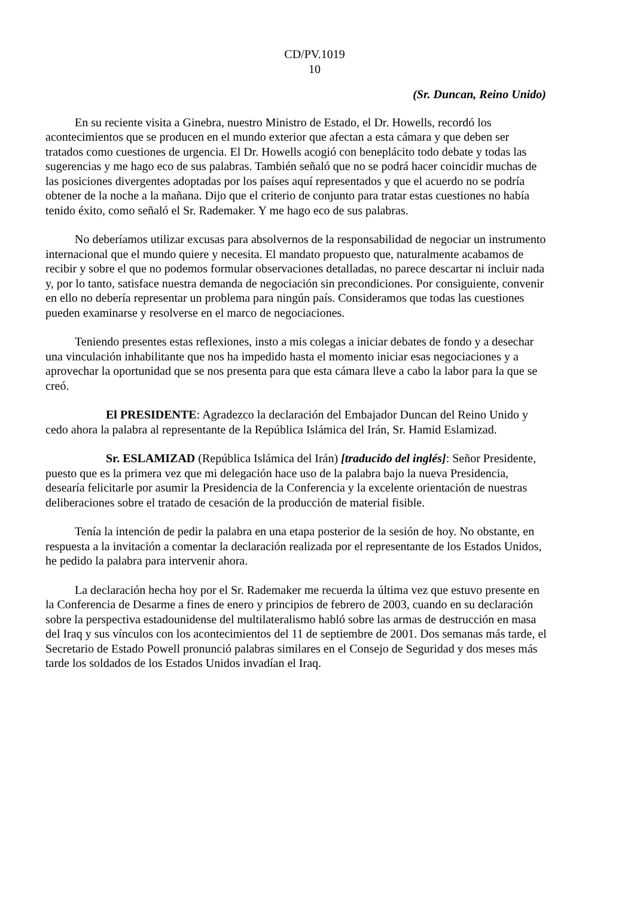CD/PV.1019
10
(Sr. Duncan, Reino Unido)
En su reciente visita a Ginebra, nuestro Ministro de Estado, el Dr. Howells, recordó los acontecimientos que se producen en el mundo exterior que afectan a esta cámara y que deben ser tratados como cuestiones de urgencia. El Dr. Howells acogió con beneplácito todo debate y todas las sugerencias y me hago eco de sus palabras. También señaló que no se podrá hacer coincidir muchas de las posiciones divergentes adoptadas por los países aquí representados y que el acuerdo no se podría obtener de la noche a la mañana. Dijo que el criterio de conjunto para tratar estas cuestiones no había tenido éxito, como señaló el Sr. Rademaker. Y me hago eco de sus palabras.
No deberíamos utilizar excusas para absolvernos de la responsabilidad de negociar un instrumento internacional que el mundo quiere y necesita. El mandato propuesto que, naturalmente acabamos de recibir y sobre el que no podemos formular observaciones detalladas, no parece descartar ni incluir nada y, por lo tanto, satisface nuestra demanda de negociación sin precondiciones. Por consiguiente, convenir en ello no debería representar un problema para ningún país. Consideramos que todas las cuestiones pueden examinarse y resolverse en el marco de negociaciones.
Teniendo presentes estas reflexiones, insto a mis colegas a iniciar debates de fondo y a desechar una vinculación inhabilitante que nos ha impedido hasta el momento iniciar esas negociaciones y a aprovechar la oportunidad que se nos presenta para que esta cámara lleve a cabo la labor para la que se creó.
El PRESIDENTE: Agradezco la declaración del Embajador Duncan del Reino Unido y cedo ahora la palabra al representante de la República Islámica del Irán, Sr. Hamid Eslamizad.
Sr. ESLAMIZAD (República Islámica del Irán) [traducido del inglés]: Señor Presidente, puesto que es la primera vez que mi delegación hace uso de la palabra bajo la nueva Presidencia, desearía felicitarle por asumir la Presidencia de la Conferencia y la excelente orientación de nuestras deliberaciones sobre el tratado de cesación de la producción de material fisible.
Tenía la intención de pedir la palabra en una etapa posterior de la sesión de hoy. No obstante, en respuesta a la invitación a comentar la declaración realizada por el representante de los Estados Unidos, he pedido la palabra para intervenir ahora.
La declaración hecha hoy por el Sr. Rademaker me recuerda la última vez que estuvo presente en la Conferencia de Desarme a fines de enero y principios de febrero de 2003, cuando en su declaración sobre la perspectiva estadounidense del multilateralismo habló sobre las armas de destrucción en masa del Iraq y sus vínculos con los acontecimientos del 11 de septiembre de 2001. Dos semanas más tarde, el Secretario de Estado Powell pronunció palabras similares en el Consejo de Seguridad y dos meses más tarde los soldados de los Estados Unidos invadían el Iraq.